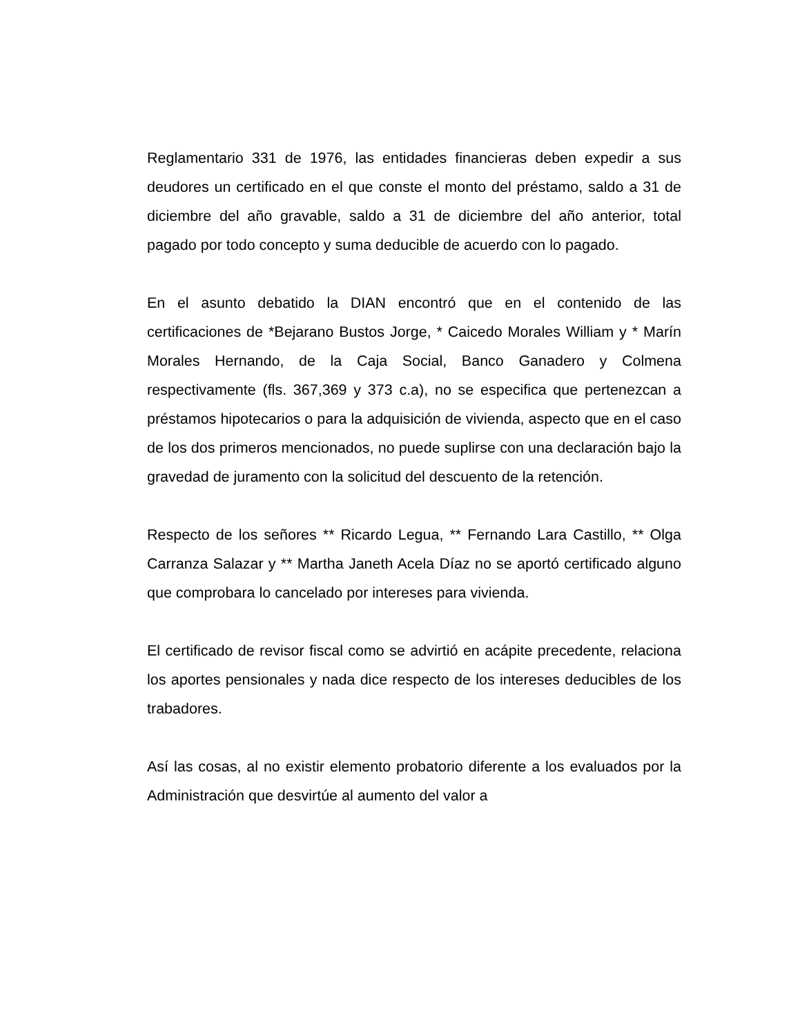Reglamentario 331 de 1976, las entidades financieras deben expedir a sus deudores un certificado en el que conste el monto del préstamo, saldo a 31 de diciembre del año gravable, saldo a 31 de diciembre del año anterior, total pagado por todo concepto y suma deducible de acuerdo con lo pagado.
En el asunto debatido la DIAN encontró que en el contenido de las certificaciones de *Bejarano Bustos Jorge, * Caicedo Morales William y * Marín Morales Hernando, de la Caja Social, Banco Ganadero y Colmena respectivamente (fls. 367,369 y 373 c.a), no se especifica que pertenezcan a préstamos hipotecarios o para la adquisición de vivienda, aspecto que en el caso de los dos primeros mencionados, no puede suplirse con una declaración bajo la gravedad de juramento con la solicitud del descuento de la retención.
Respecto de los señores ** Ricardo Legua, ** Fernando Lara Castillo, ** Olga Carranza Salazar y ** Martha Janeth Acela Díaz no se aportó certificado alguno que comprobara lo cancelado por intereses para vivienda.
El certificado de revisor fiscal como se advirtió en acápite precedente, relaciona los aportes pensionales y nada dice respecto de los intereses deducibles de los trabadores.
Así las cosas, al no existir elemento probatorio diferente a los evaluados por la Administración que desvirtúe al aumento del valor a